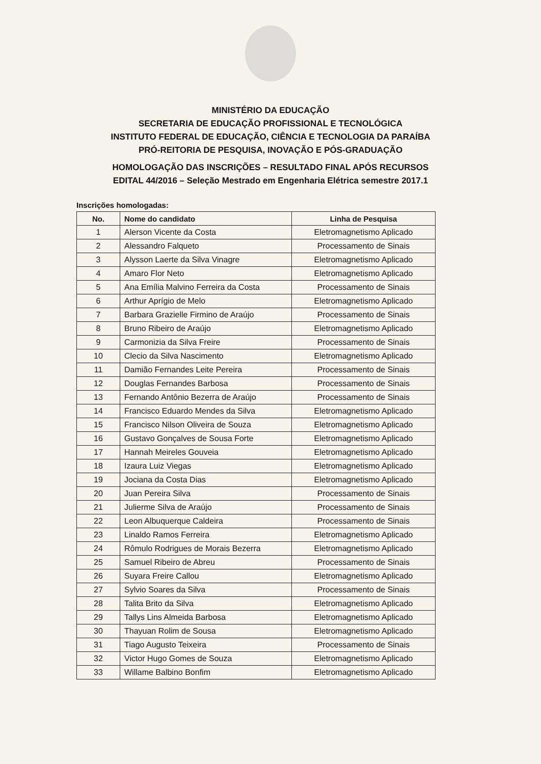MINISTÉRIO DA EDUCAÇÃO
SECRETARIA DE EDUCAÇÃO PROFISSIONAL E TECNOLÓGICA
INSTITUTO FEDERAL DE EDUCAÇÃO, CIÊNCIA E TECNOLOGIA DA PARAÍBA
PRÓ-REITORIA DE PESQUISA, INOVAÇÃO E PÓS-GRADUAÇÃO
HOMOLOGAÇÃO DAS INSCRIÇÕES – RESULTADO FINAL APÓS RECURSOS
EDITAL 44/2016 – Seleção Mestrado em Engenharia Elétrica semestre 2017.1
Inscrições homologadas:
| No. | Nome do candidato | Linha de Pesquisa |
| --- | --- | --- |
| 1 | Alerson Vicente da Costa | Eletromagnetismo Aplicado |
| 2 | Alessandro Falqueto | Processamento de Sinais |
| 3 | Alysson Laerte da Silva Vinagre | Eletromagnetismo Aplicado |
| 4 | Amaro Flor Neto | Eletromagnetismo Aplicado |
| 5 | Ana Emília Malvino Ferreira da Costa | Processamento de Sinais |
| 6 | Arthur Aprígio de Melo | Eletromagnetismo Aplicado |
| 7 | Barbara Grazielle Firmino de Araújo | Processamento de Sinais |
| 8 | Bruno Ribeiro de Araújo | Eletromagnetismo Aplicado |
| 9 | Carmonizia da Silva Freire | Processamento de Sinais |
| 10 | Clecio da Silva Nascimento | Eletromagnetismo Aplicado |
| 11 | Damião Fernandes Leite Pereira | Processamento de Sinais |
| 12 | Douglas Fernandes Barbosa | Processamento de Sinais |
| 13 | Fernando Antônio Bezerra de Araújo | Processamento de Sinais |
| 14 | Francisco Eduardo Mendes da Silva | Eletromagnetismo Aplicado |
| 15 | Francisco Nilson Oliveira de Souza | Eletromagnetismo Aplicado |
| 16 | Gustavo Gonçalves de Sousa Forte | Eletromagnetismo Aplicado |
| 17 | Hannah Meireles Gouveia | Eletromagnetismo Aplicado |
| 18 | Izaura Luiz Viegas | Eletromagnetismo Aplicado |
| 19 | Jociana da Costa Dias | Eletromagnetismo Aplicado |
| 20 | Juan Pereira Silva | Processamento de Sinais |
| 21 | Julierme Silva de Araújo | Processamento de Sinais |
| 22 | Leon Albuquerque Caldeira | Processamento de Sinais |
| 23 | Linaldo Ramos Ferreira | Eletromagnetismo Aplicado |
| 24 | Rômulo Rodrigues de Morais Bezerra | Eletromagnetismo Aplicado |
| 25 | Samuel Ribeiro de Abreu | Processamento de Sinais |
| 26 | Suyara Freire Callou | Eletromagnetismo Aplicado |
| 27 | Sylvio Soares da Silva | Processamento de Sinais |
| 28 | Talita Brito da Silva | Eletromagnetismo Aplicado |
| 29 | Tallys Lins Almeida Barbosa | Eletromagnetismo Aplicado |
| 30 | Thayuan Rolim de Sousa | Eletromagnetismo Aplicado |
| 31 | Tiago Augusto Teixeira | Processamento de Sinais |
| 32 | Victor Hugo Gomes de Souza | Eletromagnetismo Aplicado |
| 33 | Willame Balbino Bonfim | Eletromagnetismo Aplicado |